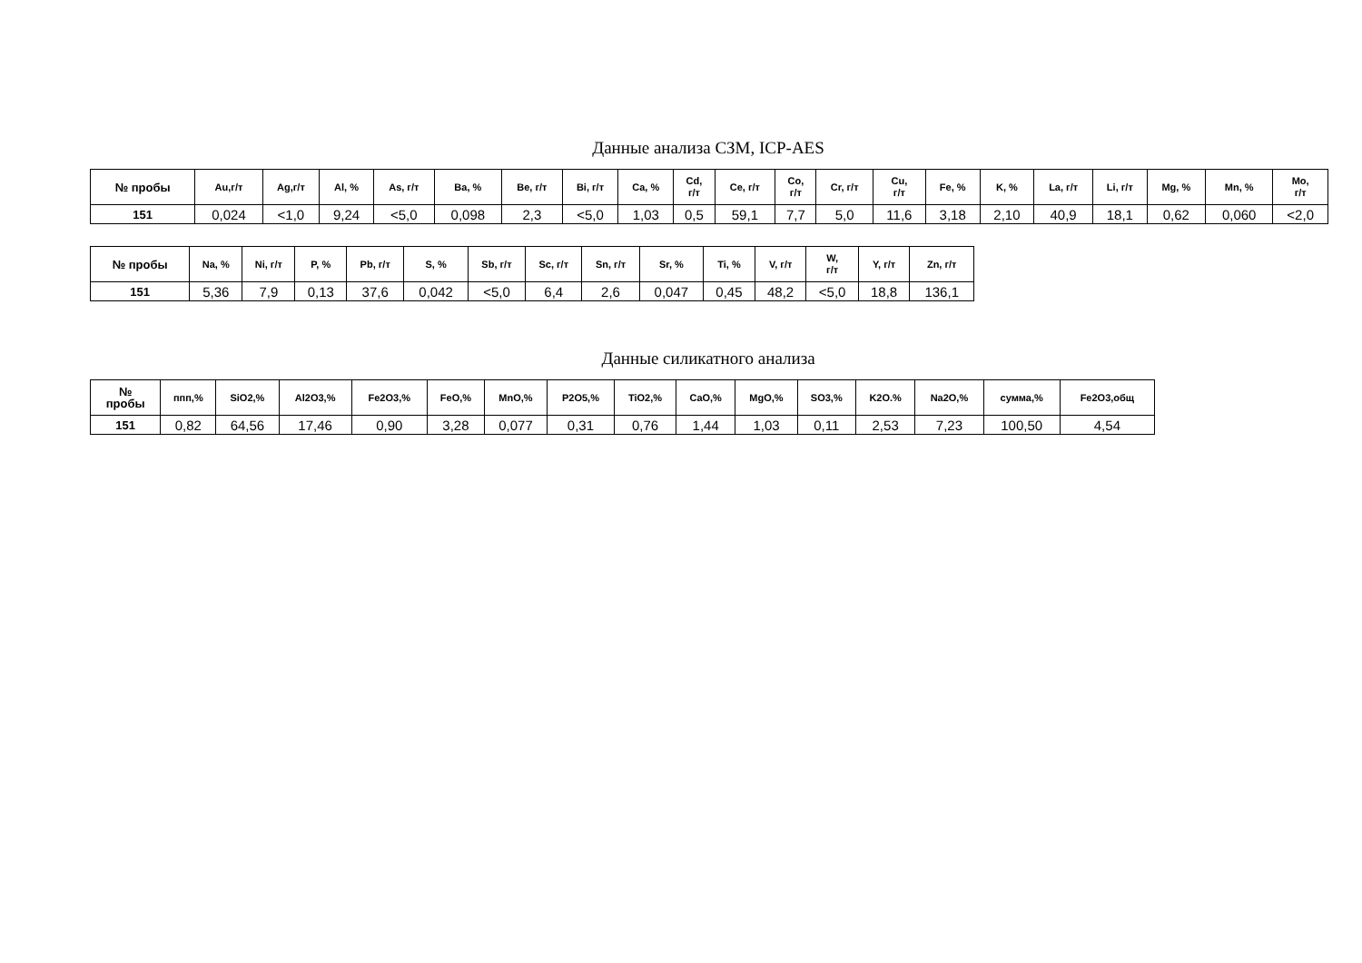Данные анализа СЗМ, ICP-AES
| № пробы | Au,г/т | Ag,г/т | Al, % | As, г/т | Ba, % | Be, г/т | Bi, г/т | Ca, % | Cd, г/т | Ce, г/т | Co, г/т | Cr, г/т | Cu, г/т | Fe, % | K, % | La, г/т | Li, г/т | Mg, % | Mn, % | Mo, г/т |
| --- | --- | --- | --- | --- | --- | --- | --- | --- | --- | --- | --- | --- | --- | --- | --- | --- | --- | --- | --- | --- |
| 151 | 0,024 | <1,0 | 9,24 | <5,0 | 0,098 | 2,3 | <5,0 | 1,03 | 0,5 | 59,1 | 7,7 | 5,0 | 11,6 | 3,18 | 2,10 | 40,9 | 18,1 | 0,62 | 0,060 | <2,0 |
| № пробы | Na, % | Ni, г/т | P, % | Pb, г/т | S, % | Sb, г/т | Sc, г/т | Sn, г/т | Sr, % | Ti, % | V, г/т | W, г/т | Y, г/т | Zn, г/т |
| --- | --- | --- | --- | --- | --- | --- | --- | --- | --- | --- | --- | --- | --- | --- |
| 151 | 5,36 | 7,9 | 0,13 | 37,6 | 0,042 | <5,0 | 6,4 | 2,6 | 0,047 | 0,45 | 48,2 | <5,0 | 18,8 | 136,1 |
Данные силикатного анализа
| № пробы | ппп,% | SiO2,% | Al2O3,% | Fe2O3,% | FeO,% | MnO,% | P2O5,% | TiO2,% | CaO,% | MgO,% | SO3,% | K2O.% | Na2O,% | сумма,% | Fe2O3,общ |
| --- | --- | --- | --- | --- | --- | --- | --- | --- | --- | --- | --- | --- | --- | --- | --- |
| 151 | 0,82 | 64,56 | 17,46 | 0,90 | 3,28 | 0,077 | 0,31 | 0,76 | 1,44 | 1,03 | 0,11 | 2,53 | 7,23 | 100,50 | 4,54 |